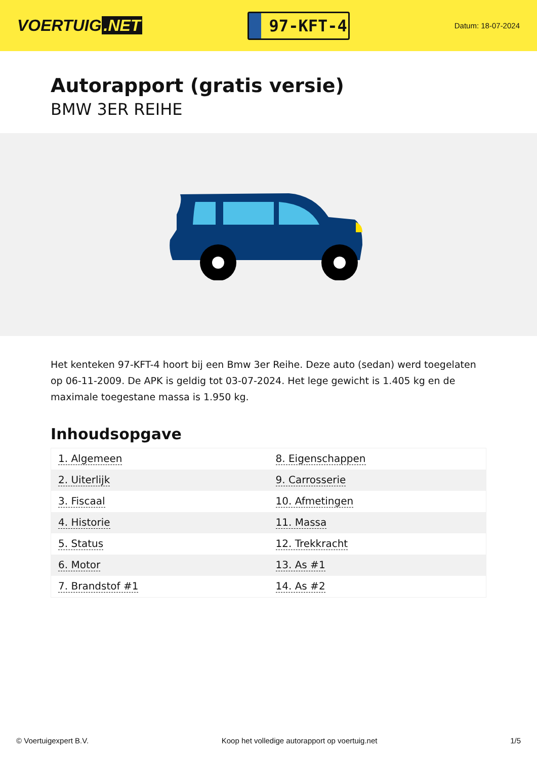VOERTUIG.NET
97-KFT-4
Datum: 18-07-2024
Autorapport (gratis versie)
BMW 3ER REIHE
Het kenteken 97-KFT-4 hoort bij een Bmw 3er Reihe. Deze auto (sedan) werd toegelaten op 06-11-2009. De APK is geldig tot 03-07-2024. Het lege gewicht is 1.405 kg en de maximale toegestane massa is 1.950 kg.
Inhoudsopgave
| 1. Algemeen | 8. Eigenschappen |
| 2. Uiterlijk | 9. Carrosserie |
| 3. Fiscaal | 10. Afmetingen |
| 4. Historie | 11. Massa |
| 5. Status | 12. Trekkracht |
| 6. Motor | 13. As #1 |
| 7. Brandstof #1 | 14. As #2 |
© Voertuigexpert B.V. Koop het volledige autorapport op voertuig.net 1/5